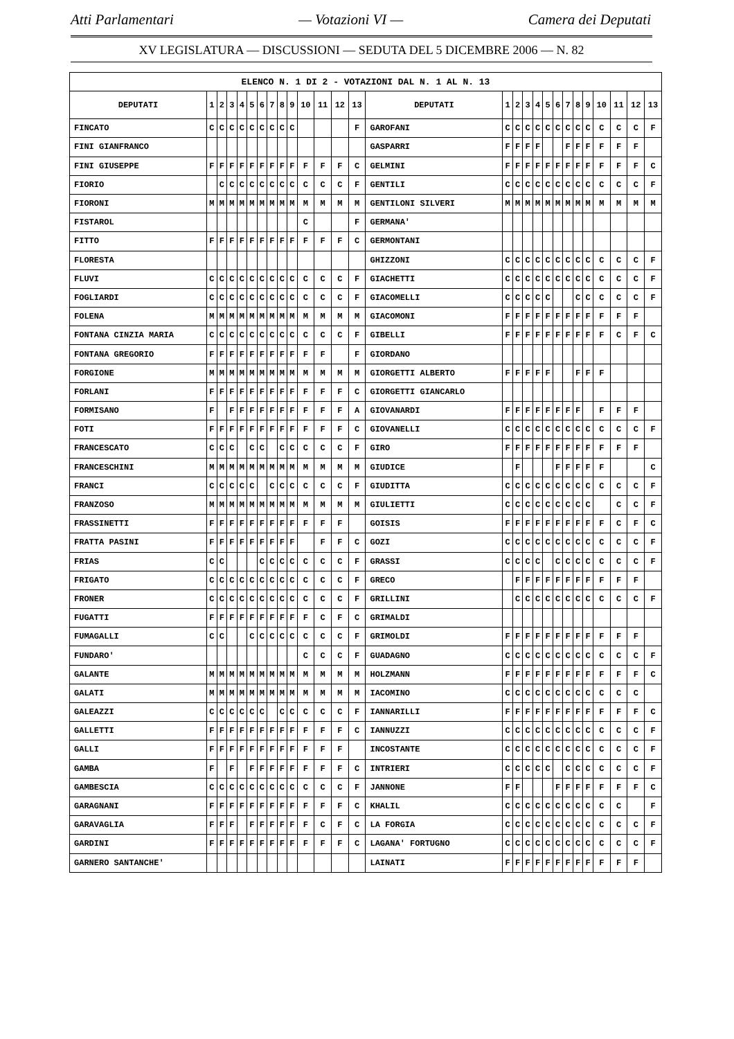Atti Parlamentari — Votazioni VI — Camera dei Deputati
XV LEGISLATURA — DISCUSSIONI — SEDUTA DEL 5 DICEMBRE 2006 — N. 82
| ELENCO N. 1 DI 2 - VOTAZIONI DAL N. 1 AL N. 13 | | | | | | | | | | | | | | | | | | | | | | | | | | | |
| --- | --- | --- | --- | --- | --- | --- | --- | --- | --- | --- | --- | --- | --- | --- | --- | --- | --- | --- | --- | --- | --- | --- | --- | --- | --- | --- | --- |
| DEPUTATI | 1 | 2 | 3 | 4 | 5 | 6 | 7 | 8 | 9 | 10 | 11 | 12 | 13 | DEPUTATI | 1 | 2 | 3 | 4 | 5 | 6 | 7 | 8 | 9 | 10 | 11 | 12 | 13 |
| FINCATO | C | C | C | C | C | C | C | C | C | | | | F | GAROFANI | C | C | C | C | C | C | C | C | C | C | C | C | F |
| FINI GIANFRANCO | | | | | | | | | | | | | | GASPARRI | F | F | F | F | | | F | F | F | F | F | F | |
| FINI GIUSEPPE | F | F | F | F | F | F | F | F | F | F | F | F | C | GELMINI | F | F | F | F | F | F | F | F | F | F | F | F | C |
| FIORIO | | C | C | C | C | C | C | C | C | C | C | C | F | GENTILI | C | C | C | C | C | C | C | C | C | C | C | C | F |
| FIORONI | M | M | M | M | M | M | M | M | M | M | M | M | M | GENTILONI SILVERI | M | M | M | M | M | M | M | M | M | M | M | M | M |
| FISTAROL | | | | | | | | | | C | | | F | GERMANA' | | | | | | | | | | | | | |
| FITTO | F | F | F | F | F | F | F | F | F | F | F | F | C | GERMONTANI | | | | | | | | | | | | | |
| FLORESTA | | | | | | | | | | | | | | GHIZZONI | C | C | C | C | C | C | C | C | C | C | C | C | F |
| FLUVI | C | C | C | C | C | C | C | C | C | C | C | C | F | GIACHETTI | C | C | C | C | C | C | C | C | C | C | C | C | F |
| FOGLIARDI | C | C | C | C | C | C | C | C | C | C | C | C | F | GIACOMELLI | C | C | C | C | C | | | C | C | C | C | C | F |
| FOLENA | M | M | M | M | M | M | M | M | M | M | M | M | M | GIACOMONI | F | F | F | F | F | F | F | F | F | F | F | F | |
| FONTANA CINZIA MARIA | C | C | C | C | C | C | C | C | C | C | C | C | F | GIBELLI | F | F | F | F | F | F | F | F | F | F | C | F | C |
| FONTANA GREGORIO | F | F | F | F | F | F | F | F | F | F | F | | F | GIORDANO | | | | | | | | | | | | | |
| FORGIONE | M | M | M | M | M | M | M | M | M | M | M | M | M | GIORGETTI ALBERTO | F | F | F | F | F | | | F | F | F | | | |
| FORLANI | F | F | F | F | F | F | F | F | F | F | F | F | C | GIORGETTI GIANCARLO | | | | | | | | | | | | | |
| FORMISANO | F | | F | F | F | F | F | F | F | F | F | F | A | GIOVANARDI | F | F | F | F | F | F | F | F | | F | F | F | |
| FOTI | F | F | F | F | F | F | F | F | F | F | F | F | C | GIOVANELLI | C | C | C | C | C | C | C | C | C | C | C | C | F |
| FRANCESCATO | C | C | C | | C | C | | C | C | C | C | C | F | GIRO | F | F | F | F | F | F | F | F | F | F | F | F | |
| FRANCESCHINI | M | M | M | M | M | M | M | M | M | M | M | M | M | GIUDICE | | F | | | | F | F | F | F | F | | | C |
| FRANCI | C | C | C | C | C | | C | C | C | C | C | C | F | GIUDITTA | C | C | C | C | C | C | C | C | C | C | C | C | F |
| FRANZOSO | M | M | M | M | M | M | M | M | M | M | M | M | M | GIULIETTI | C | C | C | C | C | C | C | C | C | | C | C | F |
| FRASSINETTI | F | F | F | F | F | F | F | F | F | F | F | F | | GOISIS | F | F | F | F | F | F | F | F | F | F | C | F | C |
| FRATTA PASINI | F | F | F | F | F | F | F | F | F | | F | F | C | GOZI | C | C | C | C | C | C | C | C | C | C | C | C | F |
| FRIAS | C | C | | | | C | C | C | C | C | C | C | F | GRASSI | C | C | C | C | | C | C | C | C | C | C | C | F |
| FRIGATO | C | C | C | C | C | C | C | C | C | C | C | C | F | GRECO | | F | F | F | F | F | F | F | F | F | F | F | |
| FRONER | C | C | C | C | C | C | C | C | C | C | C | C | F | GRILLINI | | C | C | C | C | C | C | C | C | C | C | C | F |
| FUGATTI | F | F | F | F | F | F | F | F | F | F | C | F | C | GRIMALDI | | | | | | | | | | | | | |
| FUMAGALLI | C | C | | | C | C | C | C | C | C | C | C | F | GRIMOLDI | F | F | F | F | F | F | F | F | F | F | F | F | |
| FUNDARO' | | | | | | | | | | C | C | C | F | GUADAGNO | C | C | C | C | C | C | C | C | C | C | C | C | F |
| GALANTE | M | M | M | M | M | M | M | M | M | M | M | M | M | HOLZMANN | F | F | F | F | F | F | F | F | F | F | F | F | C |
| GALATI | M | M | M | M | M | M | M | M | M | M | M | M | M | IACOMINO | C | C | C | C | C | C | C | C | C | C | C | C | |
| GALEAZZI | C | C | C | C | C | C | | C | C | C | C | C | F | IANNARILLI | F | F | F | F | F | F | F | F | F | F | F | F | C |
| GALLETTI | F | F | F | F | F | F | F | F | F | F | F | F | C | IANNUZZI | C | C | C | C | C | C | C | C | C | C | C | C | F |
| GALLI | F | F | F | F | F | F | F | F | F | F | F | F | | INCOSTANTE | C | C | C | C | C | C | C | C | C | C | C | C | F |
| GAMBA | F | | F | | F | F | F | F | F | F | F | F | C | INTRIERI | C | C | C | C | C | | C | C | C | C | C | C | F |
| GAMBESCIA | C | C | C | C | C | C | C | C | C | C | C | C | F | JANNONE | F | F | | | | F | F | F | F | F | F | F | C |
| GARAGNANI | F | F | F | F | F | F | F | F | F | F | F | F | C | KHALIL | C | C | C | C | C | C | C | C | C | C | C | | F |
| GARAVAGLIA | F | F | F | | F | F | F | F | F | F | C | F | C | LA FORGIA | C | C | C | C | C | C | C | C | C | C | C | C | F |
| GARDINI | F | F | F | F | F | F | F | F | F | F | F | F | C | LAGANA' FORTUGNO | C | C | C | C | C | C | C | C | C | C | C | C | F |
| GARNERO SANTANCHE' | | | | | | | | | | | | | | LAINATI | F | F | F | F | F | F | F | F | F | F | F | F | |